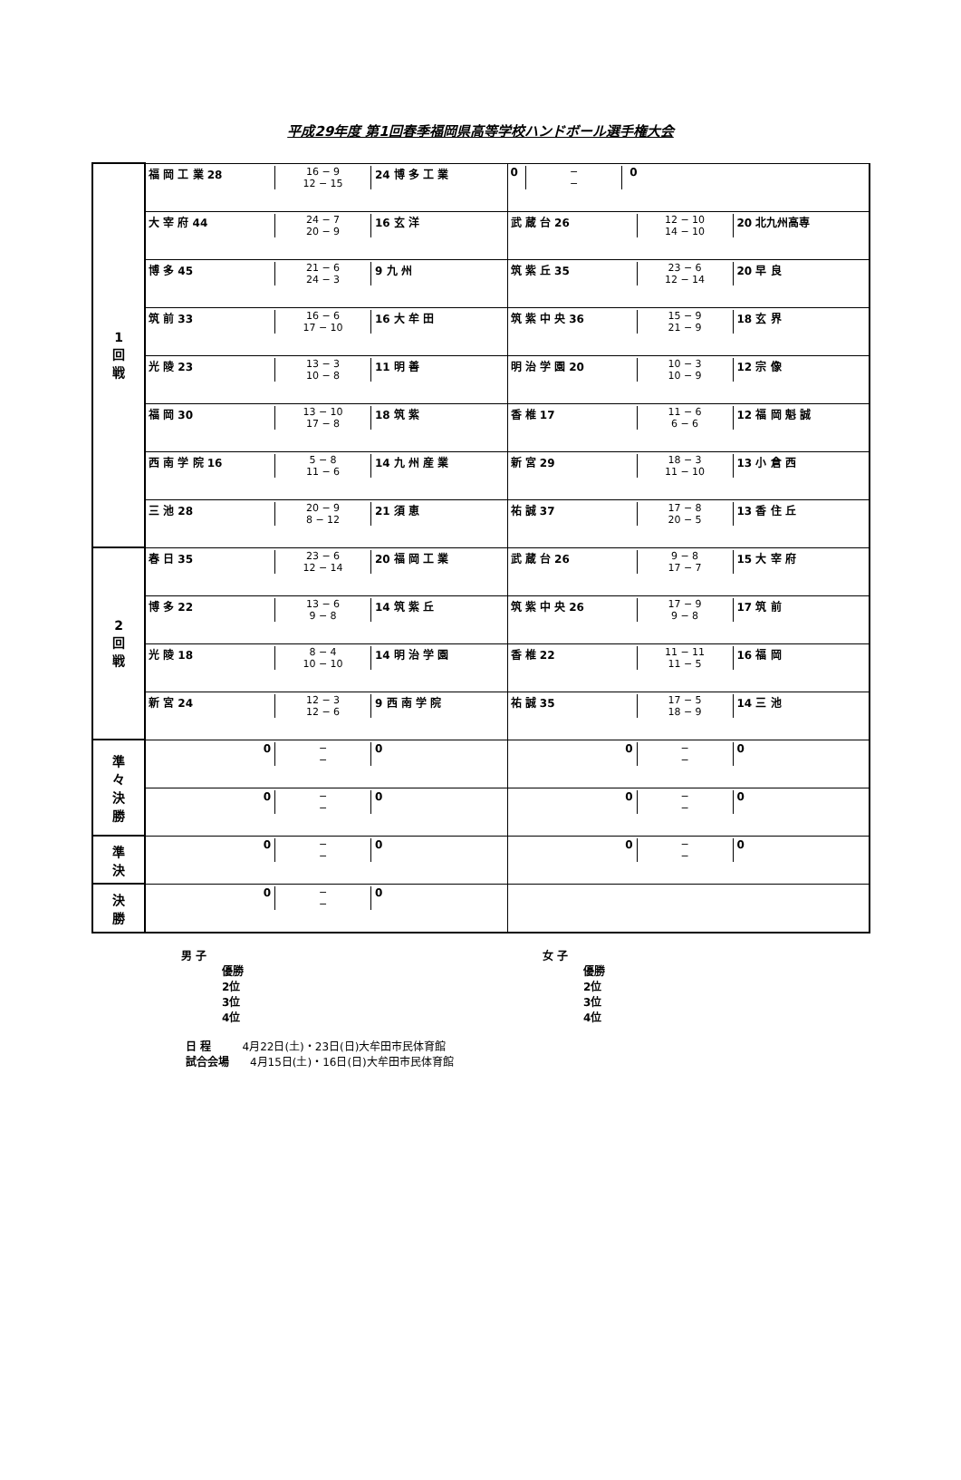平成29年度 第1回春季福岡県高等学校ハンドボール選手権大会
| 1 回 戦 | 福 岡 工 業 28 16 − 9 12 − 15 24 博 多 工 業 | 0 − − 0 |
| | 大 宰 府 44 24 − 7 20 − 9 16 玄 洋 | 武 蔵 台 26 12 − 10 14 − 10 20 北九州高専 |
| | 博 多 45 21 − 6 24 − 3 9 九 州 | 筑 紫 丘 35 23 − 6 12 − 14 20 早 良 |
| | 筑 前 33 16 − 6 17 − 10 16 大 牟 田 | 筑 紫 中 央 36 15 − 9 21 − 9 18 玄 界 |
| | 光 陵 23 13 − 3 10 − 8 11 明 善 | 明 治 学 園 20 10 − 3 10 − 9 12 宗 像 |
| | 福 岡 30 13 − 10 17 − 8 18 筑 紫 | 香 椎 17 11 − 6 6 − 6 12 福 岡 魁 誠 |
| | 西 南 学 院 16 5 − 8 11 − 6 14 九 州 産 業 | 新 宮 29 18 − 3 11 − 10 13 小 倉 西 |
| | 三 池 28 20 − 9 8 − 12 21 須 恵 | 祐 誠 37 17 − 8 20 − 5 13 香 住 丘 |
| 2 回 戦 | 春 日 35 23 − 6 12 − 14 20 福 岡 工 業 | 武 蔵 台 26 9 − 8 17 − 7 15 大 宰 府 |
| | 博 多 22 13 − 6 9 − 8 14 筑 紫 丘 | 筑 紫 中 央 26 17 − 9 9 − 8 17 筑 前 |
| | 光 陵 18 8 − 4 10 − 10 14 明 治 学 園 | 香 椎 22 11 − 11 11 − 5 16 福 岡 |
| | 新 宮 24 12 − 3 12 − 6 9 西 南 学 院 | 祐 誠 35 17 − 5 18 − 9 14 三 池 |
| 準 々 決 勝 | 0 − − 0 | 0 − − 0 |
| | 0 − − 0 | 0 − − 0 |
| 準 決 | 0 − − 0 | 0 − − 0 |
| 決 勝 | 0 − − 0 | |
男 子
優勝
2位
3位
4位
女 子
優勝
2位
3位
4位
日 程 4月22日(土)・23日(日)大牟田市民体育館
試合会場 4月15日(土)・16日(日)大牟田市民体育館